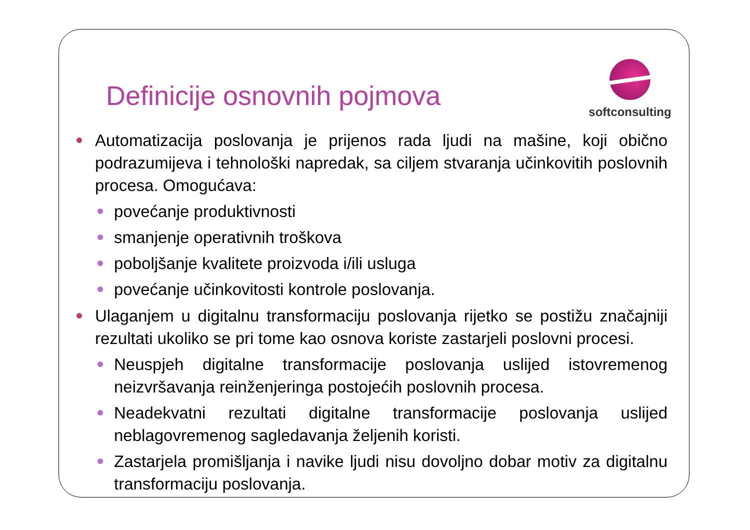Definicije osnovnih pojmova
softconsulting
Automatizacija poslovanja je prijenos rada ljudi na mašine, koji obično podrazumijeva i tehnološki napredak, sa ciljem stvaranja učinkovitih poslovnih procesa. Omogućava:
povećanje produktivnosti
smanjenje operativnih troškova
poboljšanje kvalitete proizvoda i/ili usluga
povećanje učinkovitosti kontrole poslovanja.
Ulaganjem u digitalnu transformaciju poslovanja rijetko se postižu značajniji rezultati ukoliko se pri tome kao osnova koriste zastarjeli poslovni procesi.
Neuspjeh digitalne transformacije poslovanja uslijed istovremenog neizvršavanja reinženjeringa postojećih poslovnih procesa.
Neadekvatni rezultati digitalne transformacije poslovanja uslijed neblagovremenog sagledavanja željenih koristi.
Zastarjela promišljanja i navike ljudi nisu dovoljno dobar motiv za digitalnu transformaciju poslovanja.